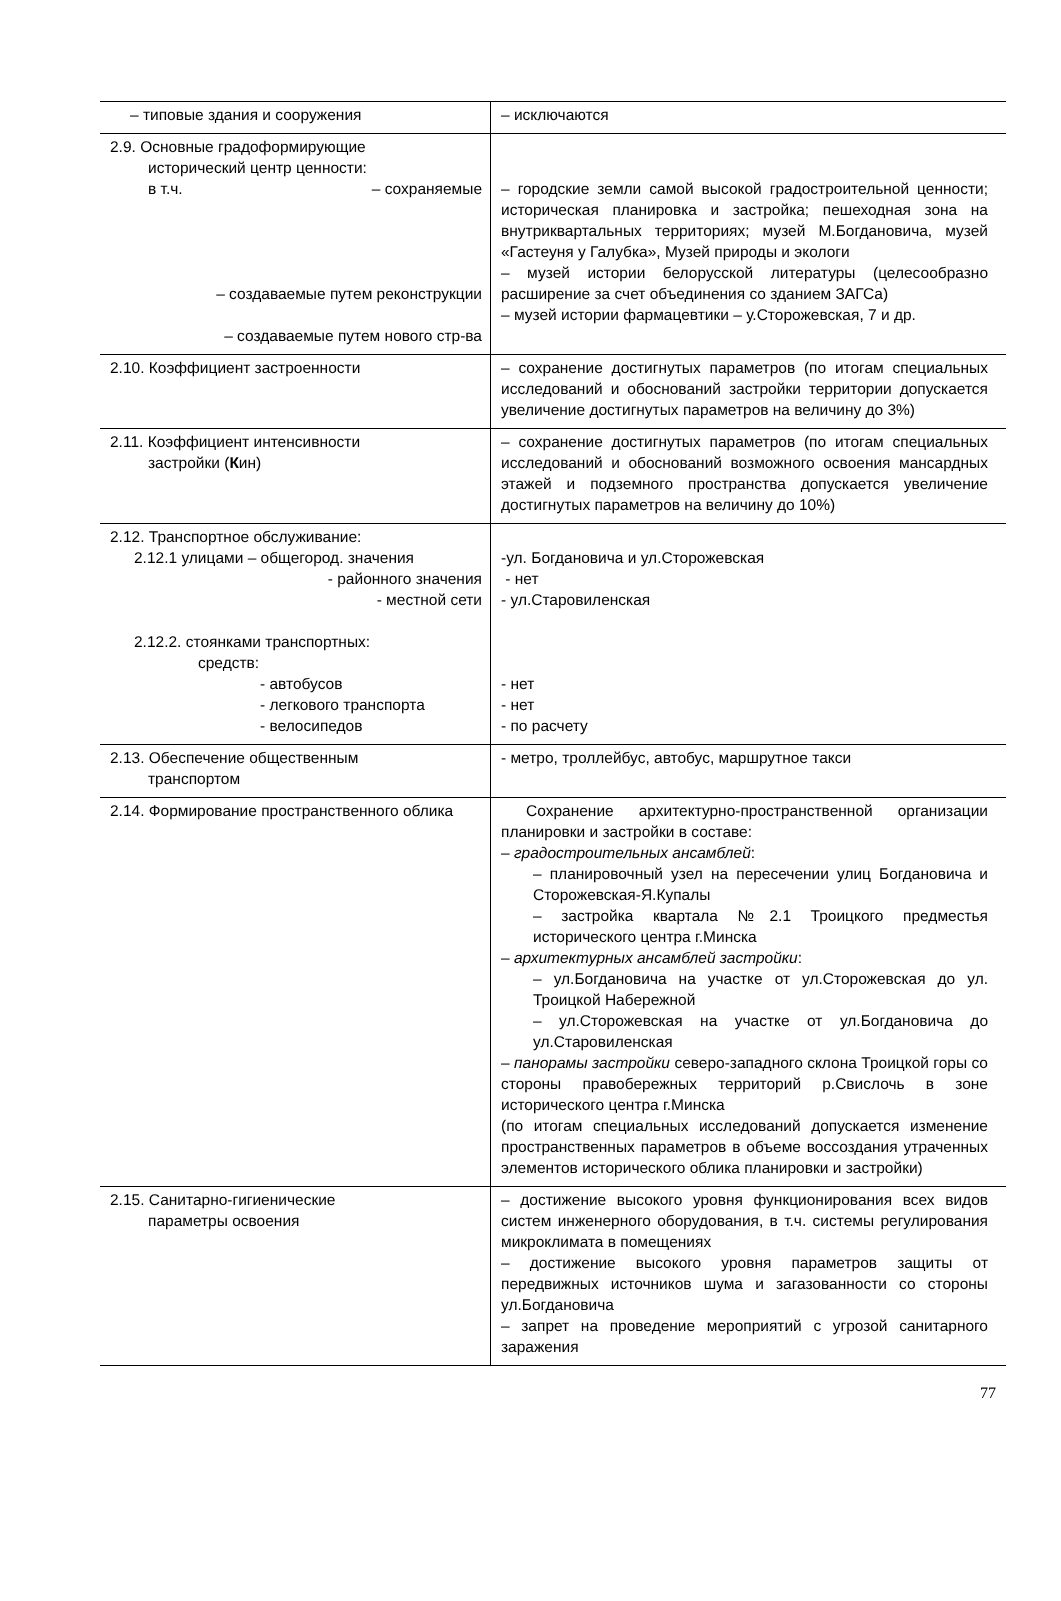| – типовые здания и сооружения | – исключаются |
| 2.9. Основные градоформирующие исторический центр ценности: в т.ч. – сохраняемые – создаваемые путем реконструкции – создаваемые путем нового стр-ва | – городские земли самой высокой градостроительной ценности; историческая планировка и застройка; пешеходная зона на внутриквартальных территориях; музей М.Богдановича, музей «Гастеуня у Галубка», Музей природы и экологи – музей истории белорусской литературы (целесообразно расширение за счет объединения со зданием ЗАГСа) – музей истории фармацевтики – у.Сторожевская, 7 и др. |
| 2.10. Коэффициент застроенности | – сохранение достигнутых параметров (по итогам специальных исследований и обоснований застройки территории допускается увеличение достигнутых параметров на величину до 3%) |
| 2.11. Коэффициент интенсивности застройки ( К ин) | – сохранение достигнутых параметров (по итогам специальных исследований и обоснований возможного освоения мансардных этажей и подземного пространства допускается увеличение достигнутых параметров на величину до 10%) |
| 2.12. Транспортное обслуживание: 2.12.1 улицами – общегород. значения - районного значения - местной сети 2.12.2. стоянками транспортных: средств: - автобусов - легкового транспорта - велосипедов | -ул. Богдановича и ул.Сторожевская - нет - ул.Старовиленская - нет - нет - по расчету |
| 2.13. Обеспечение общественным транспортом | - метро, троллейбус, автобус, маршрутное такси |
| 2.14. Формирование пространственного облика | Сохранение архитектурно-пространственной организации планировки и застройки в составе: – градостроительных ансамблей : – планировочный узел на пересечении улиц Богдановича и Сторожевская-Я.Купалы – застройка квартала №2.1 Троицкого предместья исторического центра г.Минска – архитектурных ансамблей застройки : – ул.Богдановича на участке от ул.Сторожевская до ул. Троицкой Набережной – ул.Сторожевская на участке от ул.Богдановича до ул.Старовиленская – панорамы застройки северо-западного склона Троицкой горы со стороны правобережных территорий р.Свислочь в зоне исторического центра г.Минска (по итогам специальных исследований допускается изменение пространственных параметров в объеме воссоздания утраченных элементов исторического облика планировки и застройки) |
| 2.15. Санитарно-гигиенические параметры освоения | – достижение высокого уровня функционирования всех видов систем инженерного оборудования, в т.ч. системы регулирования микроклимата в помещениях – достижение высокого уровня параметров защиты от передвижных источников шума и загазованности со стороны ул.Богдановича – запрет на проведение мероприятий с угрозой санитарного заражения |
77